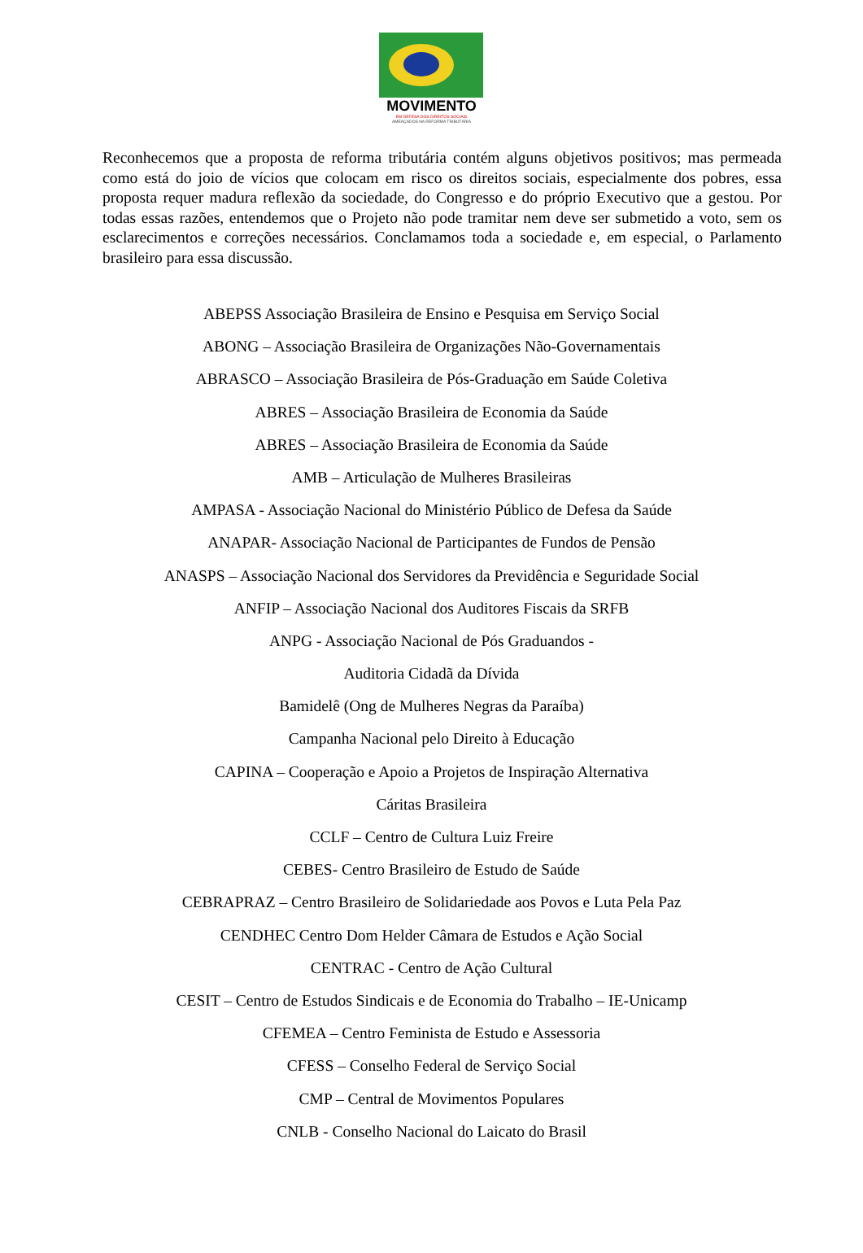MOVIMENTO
EM DEFESA DOS DIREITOS SOCIAIS
AMEAÇADOS NA REFORMA TRIBUTÁRIA
Reconhecemos que a proposta de reforma tributária contém alguns objetivos positivos; mas permeada como está do joio de vícios que colocam em risco os direitos sociais, especialmente dos pobres, essa proposta requer madura reflexão da sociedade, do Congresso e do próprio Executivo que a gestou. Por todas essas razões, entendemos que o Projeto não pode tramitar nem deve ser submetido a voto, sem os esclarecimentos e correções necessários. Conclamamos toda a sociedade e, em especial, o Parlamento brasileiro para essa discussão.
ABEPSS Associação Brasileira de Ensino e Pesquisa em Serviço Social
ABONG – Associação Brasileira de Organizações Não-Governamentais
ABRASCO – Associação Brasileira de Pós-Graduação em Saúde Coletiva
ABRES – Associação Brasileira de Economia da Saúde
ABRES – Associação Brasileira de Economia da Saúde
AMB – Articulação de Mulheres Brasileiras
AMPASA - Associação Nacional do Ministério Público de Defesa da Saúde
ANAPAR- Associação Nacional de Participantes de Fundos de Pensão
ANASPS – Associação Nacional dos Servidores da Previdência e Seguridade Social
ANFIP – Associação Nacional dos Auditores Fiscais da SRFB
ANPG - Associação Nacional de Pós Graduandos -
Auditoria Cidadã da Dívida
Bamidelê (Ong de Mulheres Negras da Paraíba)
Campanha Nacional pelo Direito à Educação
CAPINA – Cooperação e Apoio a Projetos de Inspiração Alternativa
Cáritas Brasileira
CCLF – Centro de Cultura Luiz Freire
CEBES- Centro Brasileiro de Estudo de Saúde
CEBRAPRAZ – Centro Brasileiro de Solidariedade aos Povos e Luta Pela Paz
CENDHEC Centro Dom Helder Câmara de Estudos e Ação Social
CENTRAC - Centro de Ação Cultural
CESIT – Centro de Estudos Sindicais e de Economia do Trabalho – IE-Unicamp
CFEMEA – Centro Feminista de Estudo e Assessoria
CFESS – Conselho Federal de Serviço Social
CMP – Central de Movimentos Populares
CNLB - Conselho Nacional do Laicato do Brasil